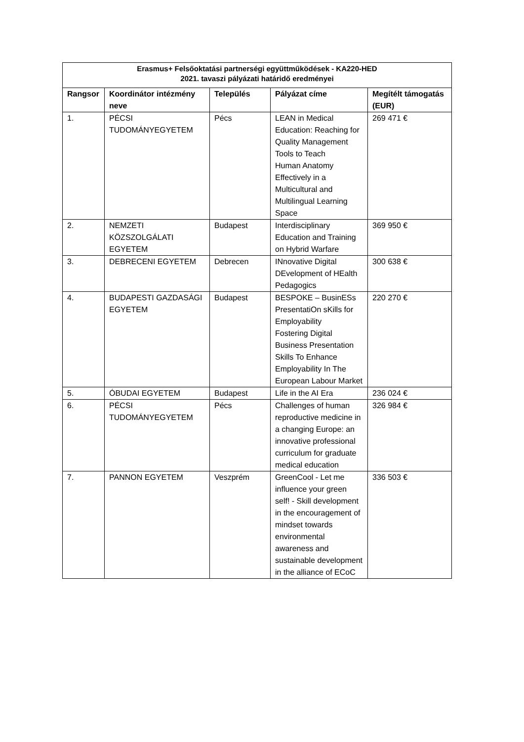| Erasmus+ Felsőoktatási partnerségi együttműködések - KA220-HED 2021. tavaszi pályázati határidő eredményei | | | | |
| --- | --- | --- | --- | --- |
| Rangsor | Koordinátor intézmény neve | Település | Pályázat címe | Megítélt támogatás (EUR) |
| 1. | PÉCSI TUDOMÁNYEGYETEM | Pécs | LEAN in Medical Education: Reaching for Quality Management Tools to Teach Human Anatomy Effectively in a Multicultural and Multilingual Learning Space | 269 471 € |
| 2. | NEMZETI KÖZSZOLGÁLATI EGYETEM | Budapest | Interdisciplinary Education and Training on Hybrid Warfare | 369 950 € |
| 3. | DEBRECENI EGYETEM | Debrecen | INnovative Digital DEvelopment of HEalth Pedagogics | 300 638 € |
| 4. | BUDAPESTI GAZDASÁGI EGYETEM | Budapest | BESPOKE – BusinESs PresentatiOn sKills for Employability Fostering Digital Business Presentation Skills To Enhance Employability In The European Labour Market | 220 270 € |
| 5. | ÓBUDAI EGYETEM | Budapest | Life in the AI Era | 236 024 € |
| 6. | PÉCSI TUDOMÁNYEGYETEM | Pécs | Challenges of human reproductive medicine in a changing Europe: an innovative professional curriculum for graduate medical education | 326 984 € |
| 7. | PANNON EGYETEM | Veszprém | GreenCool - Let me influence your green self! - Skill development in the encouragement of mindset towards environmental awareness and sustainable development in the alliance of ECoC | 336 503 € |